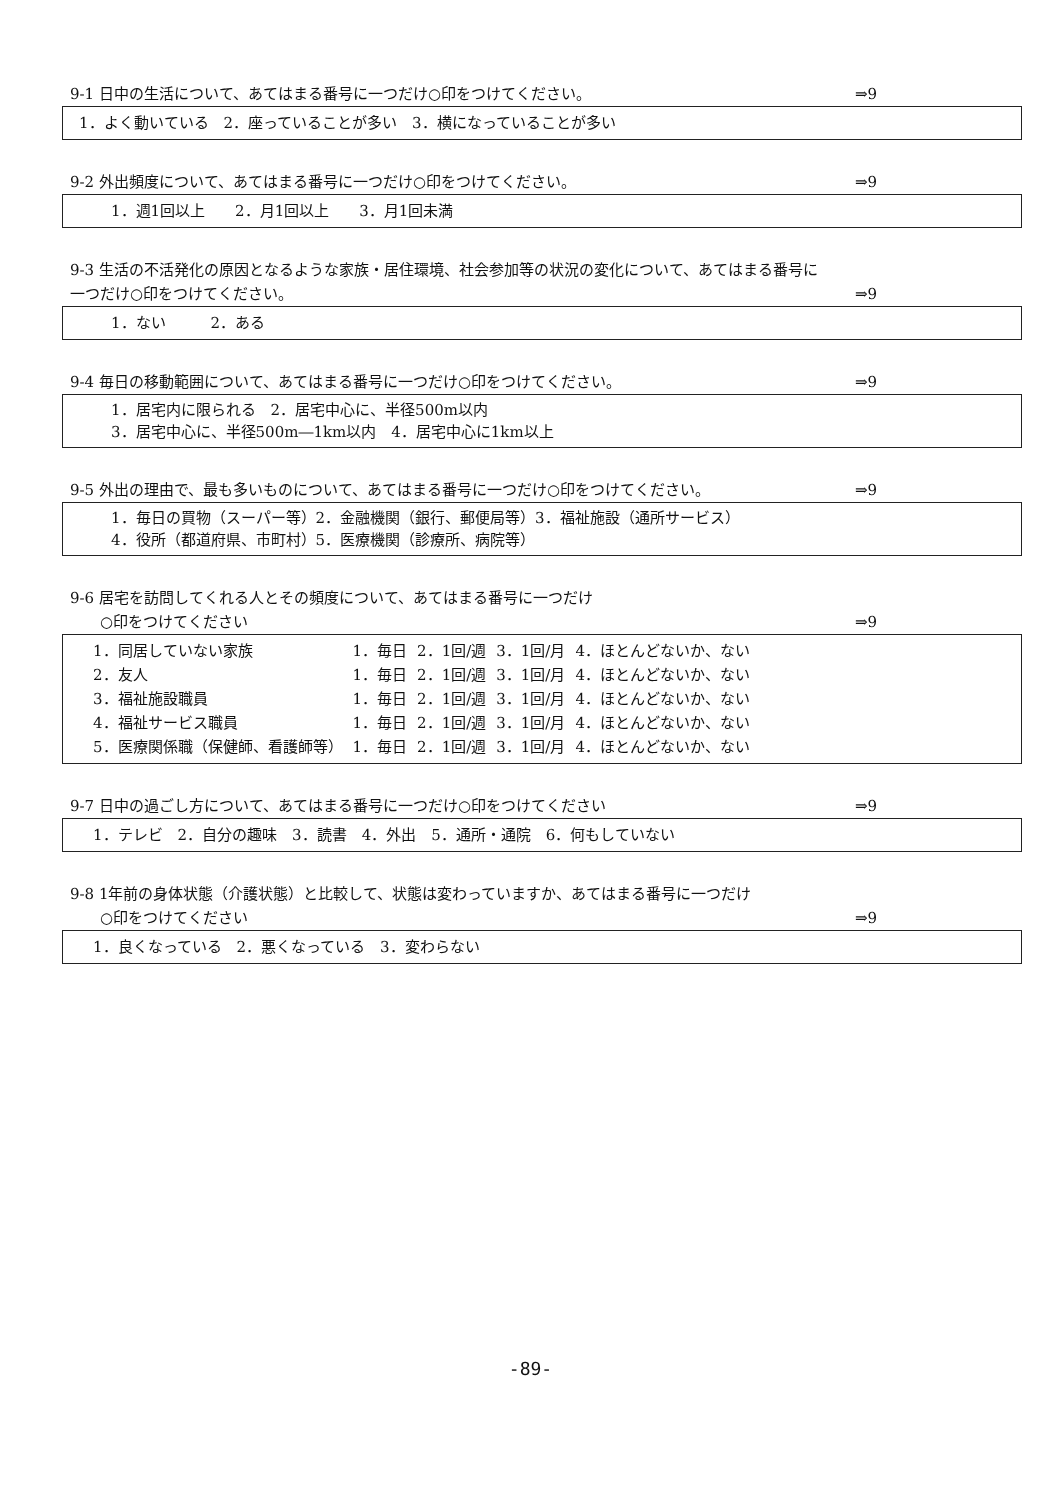9-1 日中の生活について、あてはまる番号に一つだけ○印をつけてください。 ⇒9
1．よく動いている　2．座っていることが多い　3．横になっていることが多い
9-2 外出頻度について、あてはまる番号に一つだけ○印をつけてください。 ⇒9
1．週1回以上　　2．月1回以上　　3．月1回未満
9-3 生活の不活発化の原因となるような家族・居住環境、社会参加等の状況の変化について、あてはまる番号に
一つだけ○印をつけてください。 ⇒9
1．ない　　　2．ある
9-4 毎日の移動範囲について、あてはまる番号に一つだけ○印をつけてください。 ⇒9
1．居宅内に限られる　2．居宅中心に、半径500m以内
3．居宅中心に、半径500m―1km以内　4．居宅中心に1km以上
9-5 外出の理由で、最も多いものについて、あてはまる番号に一つだけ○印をつけてください。 ⇒9
1．毎日の買物（スーパー等）2．金融機関（銀行、郵便局等）3．福祉施設（通所サービス）
4．役所（都道府県、市町村）5．医療機関（診療所、病院等）
9-6 居宅を訪問してくれる人とその頻度について、あてはまる番号に一つだけ
　　○印をつけてください ⇒9
| 1．同居していない家族 | 1．毎日 | 2．1回/週 | 3．1回/月 | 4．ほとんどないか、ない |
| 2．友人 | 1．毎日 | 2．1回/週 | 3．1回/月 | 4．ほとんどないか、ない |
| 3．福祉施設職員 | 1．毎日 | 2．1回/週 | 3．1回/月 | 4．ほとんどないか、ない |
| 4．福祉サービス職員 | 1．毎日 | 2．1回/週 | 3．1回/月 | 4．ほとんどないか、ない |
| 5．医療関係職（保健師、看護師等） | 1．毎日 | 2．1回/週 | 3．1回/月 | 4．ほとんどないか、ない |
9-7 日中の過ごし方について、あてはまる番号に一つだけ○印をつけてください ⇒9
1．テレビ　2．自分の趣味　3．読書　4．外出　5．通所・通院　6．何もしていない
9-8 1年前の身体状態（介護状態）と比較して、状態は変わっていますか、あてはまる番号に一つだけ
　　○印をつけてください ⇒9
1．良くなっている　2．悪くなっている　3．変わらない
-89-